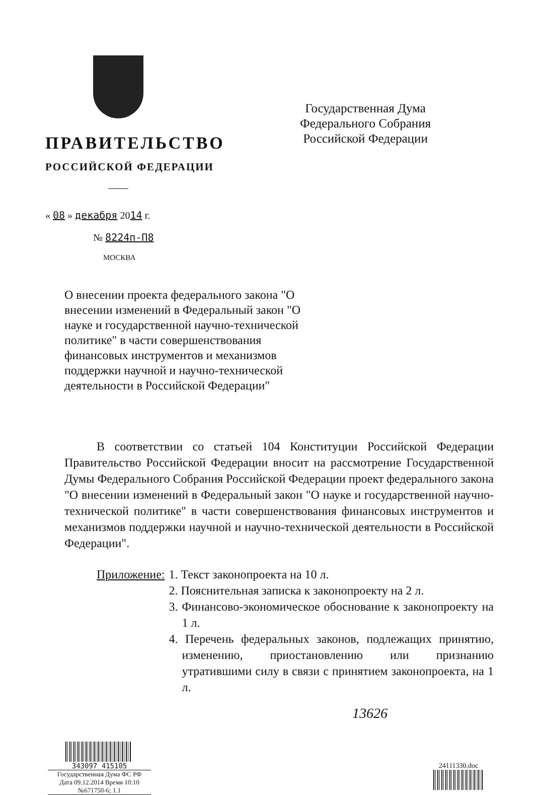ПРАВИТЕЛЬСТВО
РОССИЙСКОЙ ФЕДЕРАЦИИ
Государственная Дума Федерального Собрания Российской Федерации
« 08 » декабря 2014 г.
№ 8224п-П8
МОСКВА
О внесении проекта федерального закона "О внесении изменений в Федеральный закон "О науке и государственной научно-технической политике" в части совершенствования финансовых инструментов и механизмов поддержки научной и научно-технической деятельности в Российской Федерации"
В соответствии со статьей 104 Конституции Российской Федерации Правительство Российской Федерации вносит на рассмотрение Государственной Думы Федерального Собрания Российской Федерации проект федерального закона "О внесении изменений в Федеральный закон "О науке и государственной научно-технической политике" в части совершенствования финансовых инструментов и механизмов поддержки научной и научно-технической деятельности в Российской Федерации".
Приложение: 1. Текст законопроекта на 10 л.
2. Пояснительная записка к законопроекту на 2 л.
3. Финансово-экономическое обоснование к законопроекту на 1 л.
4. Перечень федеральных законов, подлежащих принятию, изменению, приостановлению или признанию утратившими силу в связи с принятием законопроекта, на 1 л.
13626
343097 415105
Государственная Дума ФС РФ
Дата 09.12.2014 Время 10:10
№671750-6; 1.1
24111330.doc